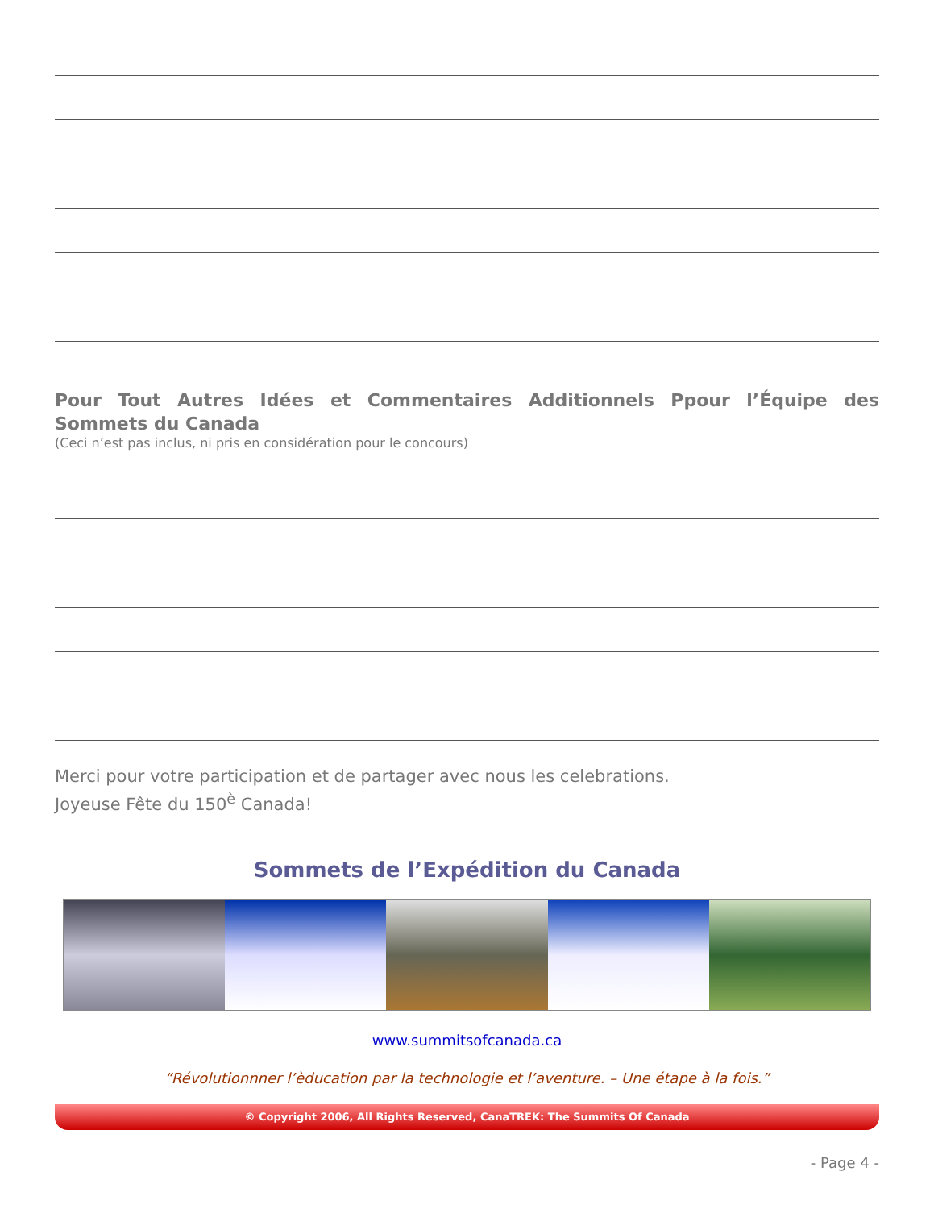Pour Tout Autres Idées et Commentaires Additionnels Ppour l’Équipe des Sommets du Canada
(Ceci n’est pas inclus, ni pris en considération pour le concours)
Merci pour votre participation et de partager avec nous les celebrations.
Joyeuse Fête du 150<sup>è</sup> Canada!
Sommets de l’Expédition du Canada
www.summitsofcanada.ca
“Révolutionnner l’èducation par la technologie et l’aventure. – Une étape à la fois.”
© Copyright 2006, All Rights Reserved, CanaTREK: The Summits Of Canada
- Page 4 -